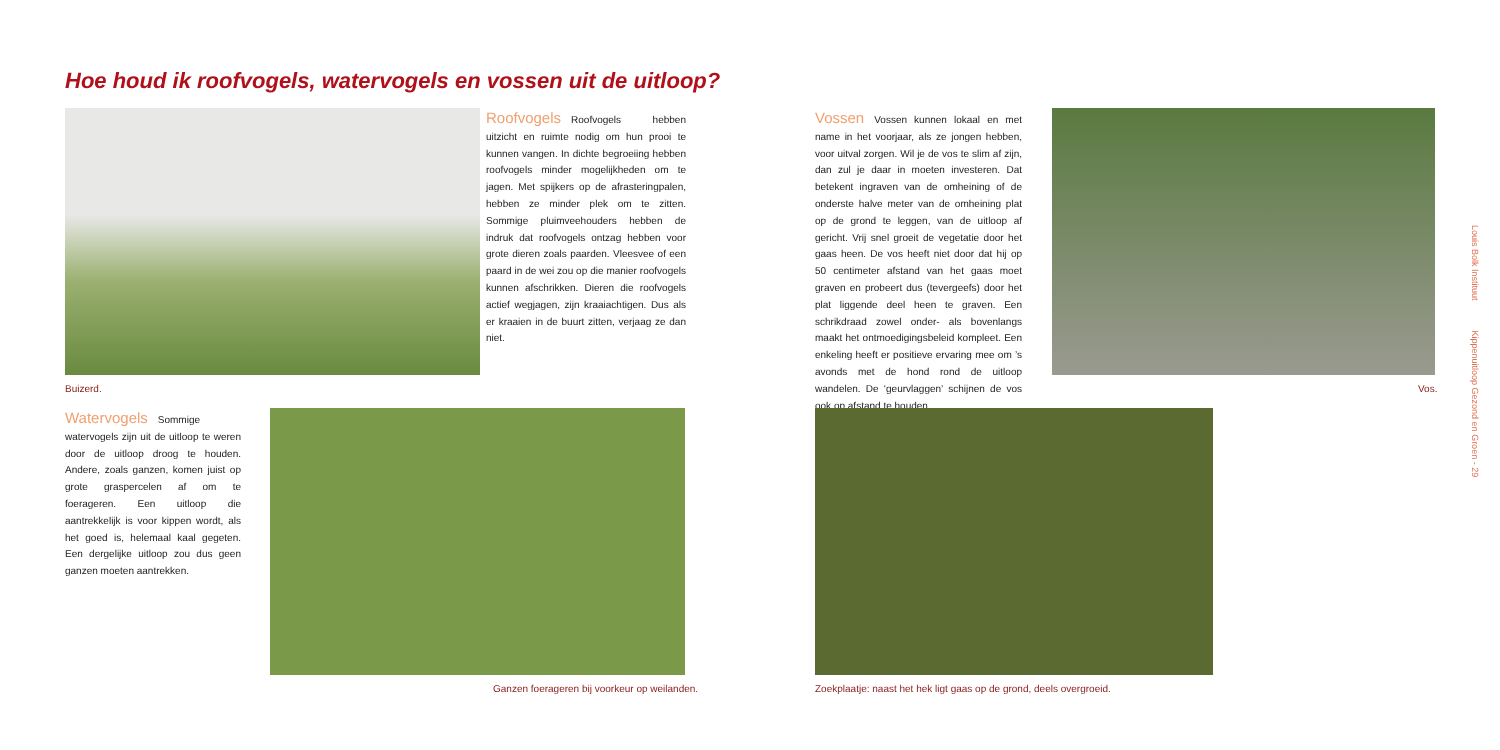Hoe houd ik roofvogels, watervogels en vossen uit de uitloop?
Roofvogels Roofvogels hebben uitzicht en ruimte nodig om hun prooi te kunnen vangen. In dichte begroeiing hebben roofvogels minder mogelijkheden om te jagen. Met spijkers op de afrasteringpalen, hebben ze minder plek om te zitten. Sommige pluimveehouders hebben de indruk dat roofvogels ontzag hebben voor grote dieren zoals paarden. Vleesvee of een paard in de wei zou op die manier roofvogels kunnen afschrikken. Dieren die roofvogels actief wegjagen, zijn kraaiachtigen. Dus als er kraaien in de buurt zitten, verjaag ze dan niet.
Buizerd.
Watervogels Sommige watervogels zijn uit de uitloop te weren door de uitloop droog te houden. Andere, zoals ganzen, komen juist op grote graspercelen af om te foerageren. Een uitloop die aantrekkelijk is voor kippen wordt, als het goed is, helemaal kaal gegeten. Een dergelijke uitloop zou dus geen ganzen moeten aantrekken.
Ganzen foerageren bij voorkeur op weilanden.
Vossen Vossen kunnen lokaal en met name in het voorjaar, als ze jongen hebben, voor uitval zorgen. Wil je de vos te slim af zijn, dan zul je daar in moeten investeren. Dat betekent ingraven van de omheining of de onderste halve meter van de omheining plat op de grond te leggen, van de uitloop af gericht. Vrij snel groeit de vegetatie door het gaas heen. De vos heeft niet door dat hij op 50 centimeter afstand van het gaas moet graven en probeert dus (tevergeefs) door het plat liggende deel heen te graven. Een schrikdraad zowel onder- als bovenlangs maakt het ontmoedigingsbeleid kompleet. Een enkeling heeft er positieve ervaring mee om ’s avonds met de hond rond de uitloop wandelen. De ‘geurvlaggen’ schijnen de vos ook op afstand te houden.
Vos.
Zoekplaatje: naast het hek ligt gaas op de grond, deels overgroeid.
Louis Bolk Instituut Kippenuitloop Gezond en Groen - 29